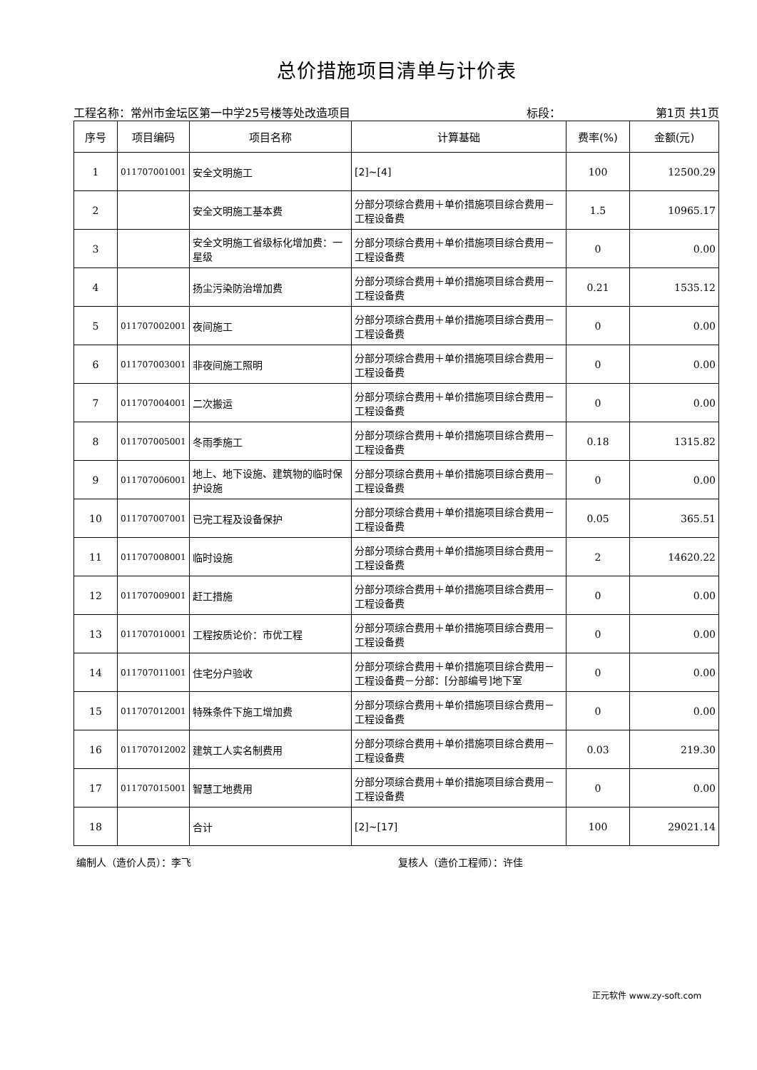总价措施项目清单与计价表
工程名称：常州市金坛区第一中学25号楼等处改造项目
标段： 第1页 共1页
| 序号 | 项目编码 | 项目名称 | 计算基础 | 费率(%) | 金额(元) |
| --- | --- | --- | --- | --- | --- |
| 1 | 011707001001 | 安全文明施工 | [2]~[4] | 100 | 12500.29 |
| 2 | | 安全文明施工基本费 | 分部分项综合费用＋单价措施项目综合费用－工程设备费 | 1.5 | 10965.17 |
| 3 | | 安全文明施工省级标化增加费：一星级 | 分部分项综合费用＋单价措施项目综合费用－工程设备费 | 0 | 0.00 |
| 4 | | 扬尘污染防治增加费 | 分部分项综合费用＋单价措施项目综合费用－工程设备费 | 0.21 | 1535.12 |
| 5 | 011707002001 | 夜间施工 | 分部分项综合费用＋单价措施项目综合费用－工程设备费 | 0 | 0.00 |
| 6 | 011707003001 | 非夜间施工照明 | 分部分项综合费用＋单价措施项目综合费用－工程设备费 | 0 | 0.00 |
| 7 | 011707004001 | 二次搬运 | 分部分项综合费用＋单价措施项目综合费用－工程设备费 | 0 | 0.00 |
| 8 | 011707005001 | 冬雨季施工 | 分部分项综合费用＋单价措施项目综合费用－工程设备费 | 0.18 | 1315.82 |
| 9 | 011707006001 | 地上、地下设施、建筑物的临时保护设施 | 分部分项综合费用＋单价措施项目综合费用－工程设备费 | 0 | 0.00 |
| 10 | 011707007001 | 已完工程及设备保护 | 分部分项综合费用＋单价措施项目综合费用－工程设备费 | 0.05 | 365.51 |
| 11 | 011707008001 | 临时设施 | 分部分项综合费用＋单价措施项目综合费用－工程设备费 | 2 | 14620.22 |
| 12 | 011707009001 | 赶工措施 | 分部分项综合费用＋单价措施项目综合费用－工程设备费 | 0 | 0.00 |
| 13 | 011707010001 | 工程按质论价：市优工程 | 分部分项综合费用＋单价措施项目综合费用－工程设备费 | 0 | 0.00 |
| 14 | 011707011001 | 住宅分户验收 | 分部分项综合费用＋单价措施项目综合费用－工程设备费－分部：[分部编号]地下室 | 0 | 0.00 |
| 15 | 011707012001 | 特殊条件下施工增加费 | 分部分项综合费用＋单价措施项目综合费用－工程设备费 | 0 | 0.00 |
| 16 | 011707012002 | 建筑工人实名制费用 | 分部分项综合费用＋单价措施项目综合费用－工程设备费 | 0.03 | 219.30 |
| 17 | 011707015001 | 智慧工地费用 | 分部分项综合费用＋单价措施项目综合费用－工程设备费 | 0 | 0.00 |
| 18 | | 合计 | [2]~[17] | 100 | 29021.14 |
编制人（造价人员）：李飞 复核人（造价工程师）：许佳
正元软件 www.zy-soft.com